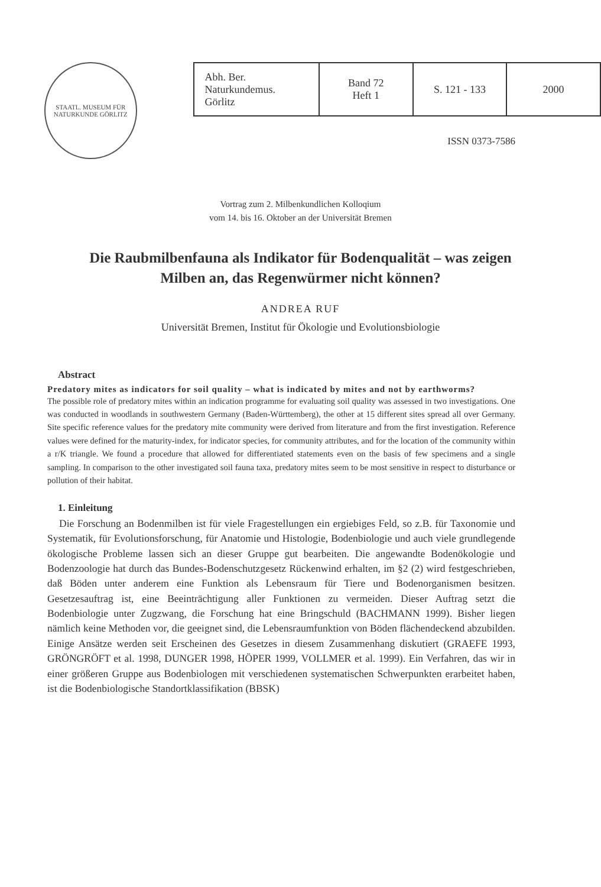STAATL. MUSEUM FÜR NATURKUNDE GÖRLITZ
| Abh. Ber. Naturkundemus. Görlitz | Band 72 Heft 1 | S. 121 - 133 | 2000 |
ISSN 0373-7586
Vortrag zum 2. Milbenkundlichen Kolloqium
vom 14. bis 16. Oktober an der Universität Bremen
Die Raubmilbenfauna als Indikator für Bodenqualität – was zeigen Milben an, das Regenwürmer nicht können?
ANDREA RUF
Universität Bremen, Institut für Ökologie und Evolutionsbiologie
Abstract
Predatory mites as indicators for soil quality – what is indicated by mites and not by earthworms?
The possible role of predatory mites within an indication programme for evaluating soil quality was assessed in two investigations. One was conducted in woodlands in southwestern Germany (Baden-Württemberg), the other at 15 different sites spread all over Germany. Site specific reference values for the predatory mite community were derived from literature and from the first investigation. Reference values were defined for the maturity-index, for indicator species, for community attributes, and for the location of the community within a r/K triangle. We found a procedure that allowed for differentiated statements even on the basis of few specimens and a single sampling. In comparison to the other investigated soil fauna taxa, predatory mites seem to be most sensitive in respect to disturbance or pollution of their habitat.
1. Einleitung
Die Forschung an Bodenmilben ist für viele Fragestellungen ein ergiebiges Feld, so z.B. für Taxonomie und Systematik, für Evolutionsforschung, für Anatomie und Histologie, Bodenbiologie und auch viele grundlegende ökologische Probleme lassen sich an dieser Gruppe gut bearbeiten. Die angewandte Bodenökologie und Bodenzoologie hat durch das Bundes-Bodenschutzgesetz Rückenwind erhalten, im §2 (2) wird festgeschrieben, daß Böden unter anderem eine Funktion als Lebensraum für Tiere und Bodenorganismen besitzen. Gesetzesauftrag ist, eine Beeinträchtigung aller Funktionen zu vermeiden. Dieser Auftrag setzt die Bodenbiologie unter Zugzwang, die Forschung hat eine Bringschuld (BACHMANN 1999). Bisher liegen nämlich keine Methoden vor, die geeignet sind, die Lebensraumfunktion von Böden flächendeckend abzubilden. Einige Ansätze werden seit Erscheinen des Gesetzes in diesem Zusammenhang diskutiert (GRAEFE 1993, GRÖNGRÖFT et al. 1998, DUNGER 1998, HÖPER 1999, VOLLMER et al. 1999). Ein Verfahren, das wir in einer größeren Gruppe aus Bodenbiologen mit verschiedenen systematischen Schwerpunkten erarbeitet haben, ist die Bodenbiologische Standortklassifikation (BBSK)